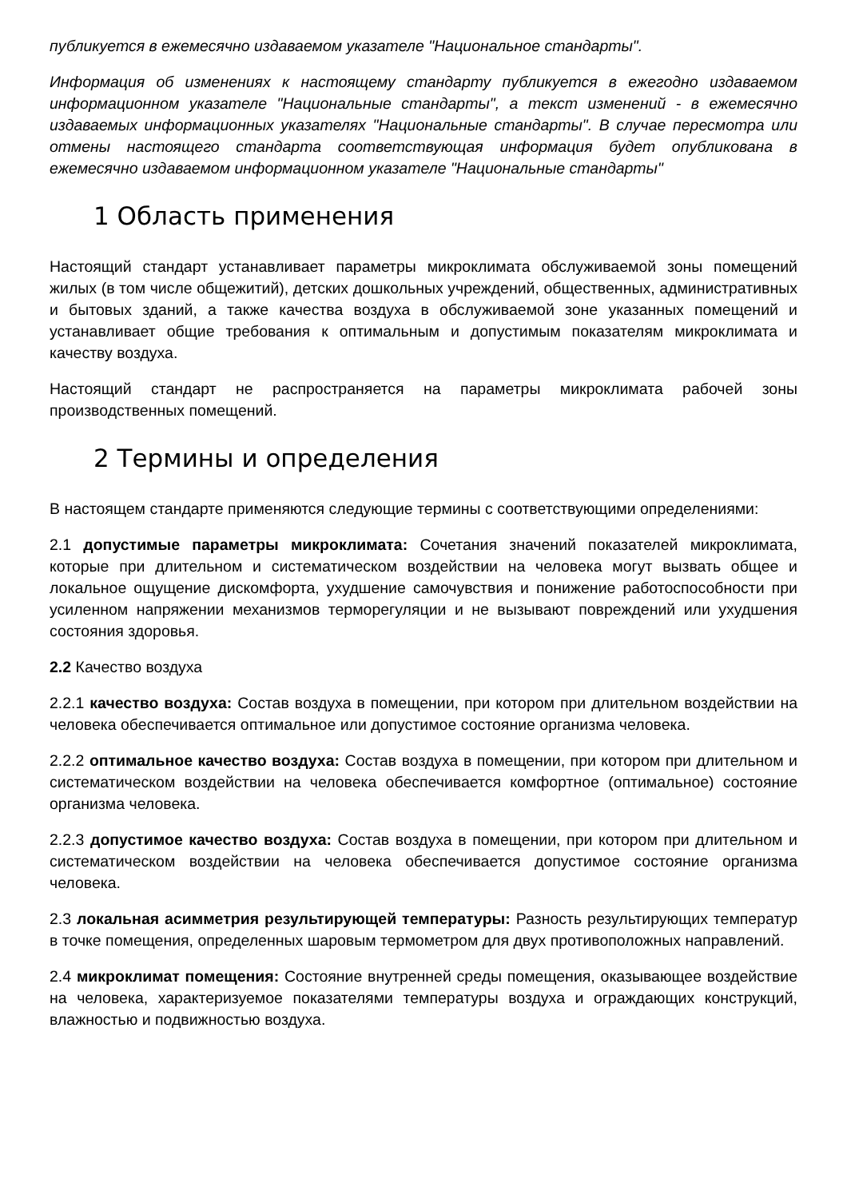публикуется в ежемесячно издаваемом указателе "Национальное стандарты".
Информация об изменениях к настоящему стандарту публикуется в ежегодно издаваемом информационном указателе "Национальные стандарты", а текст изменений - в ежемесячно издаваемых информационных указателях "Национальные стандарты". В случае пересмотра или отмены настоящего стандарта соответствующая информация будет опубликована в ежемесячно издаваемом информационном указателе "Национальные стандарты"
1 Область применения
Настоящий стандарт устанавливает параметры микроклимата обслуживаемой зоны помещений жилых (в том числе общежитий), детских дошкольных учреждений, общественных, административных и бытовых зданий, а также качества воздуха в обслуживаемой зоне указанных помещений и устанавливает общие требования к оптимальным и допустимым показателям микроклимата и качеству воздуха.
Настоящий стандарт не распространяется на параметры микроклимата рабочей зоны производственных помещений.
2 Термины и определения
В настоящем стандарте применяются следующие термины с соответствующими определениями:
2.1 допустимые параметры микроклимата: Сочетания значений показателей микроклимата, которые при длительном и систематическом воздействии на человека могут вызвать общее и локальное ощущение дискомфорта, ухудшение самочувствия и понижение работоспособности при усиленном напряжении механизмов терморегуляции и не вызывают повреждений или ухудшения состояния здоровья.
2.2 Качество воздуха
2.2.1 качество воздуха: Состав воздуха в помещении, при котором при длительном воздействии на человека обеспечивается оптимальное или допустимое состояние организма человека.
2.2.2 оптимальное качество воздуха: Состав воздуха в помещении, при котором при длительном и систематическом воздействии на человека обеспечивается комфортное (оптимальное) состояние организма человека.
2.2.3 допустимое качество воздуха: Состав воздуха в помещении, при котором при длительном и систематическом воздействии на человека обеспечивается допустимое состояние организма человека.
2.3 локальная асимметрия результирующей температуры: Разность результирующих температур в точке помещения, определенных шаровым термометром для двух противоположных направлений.
2.4 микроклимат помещения: Состояние внутренней среды помещения, оказывающее воздействие на человека, характеризуемое показателями температуры воздуха и ограждающих конструкций, влажностью и подвижностью воздуха.